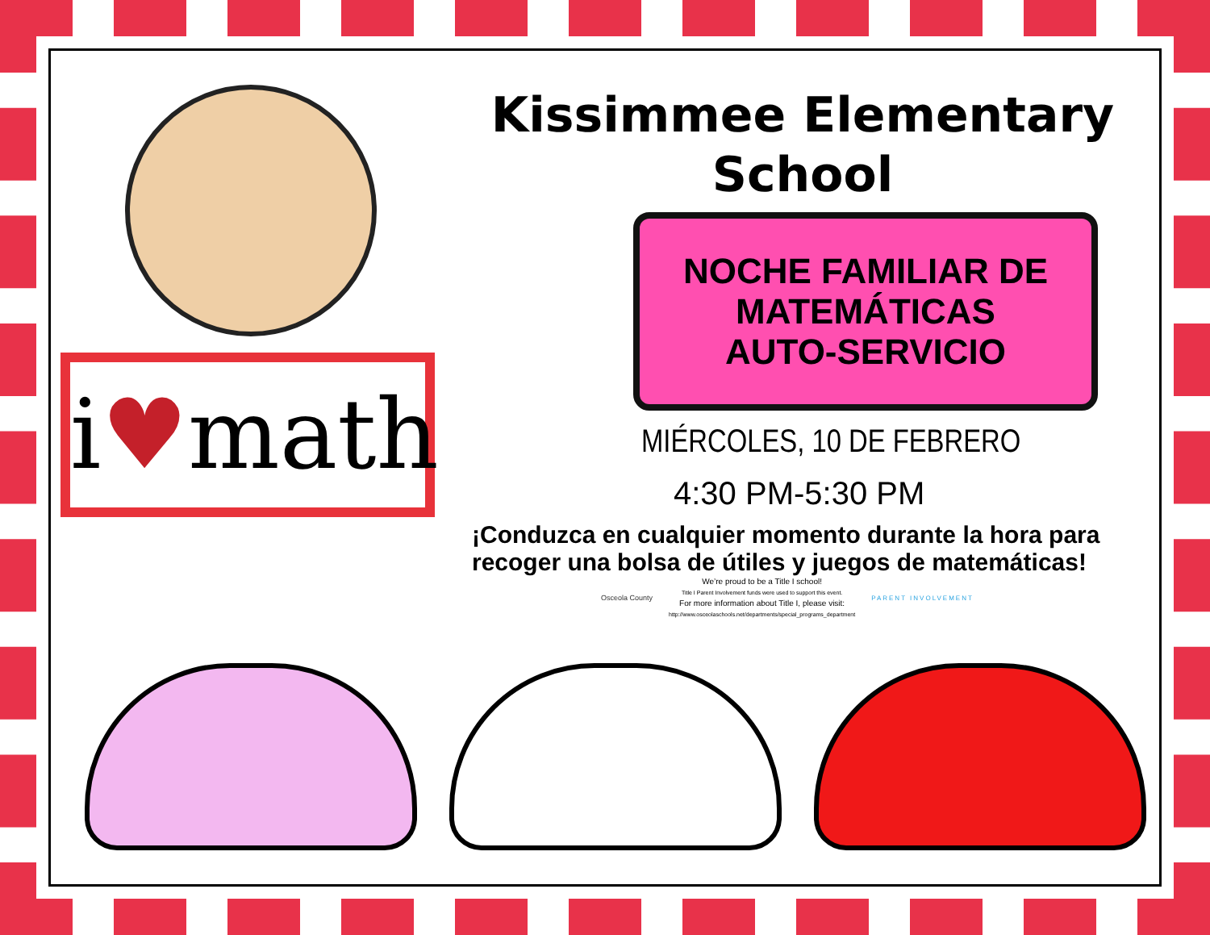i♥math
Kissimmee Elementary
School
NOCHE FAMILIAR DE
MATEMÁTICAS
AUTO-SERVICIO
MIÉRCOLES, 10 DE FEBRERO
4:30 PM-5:30 PM
¡Conduzca en cualquier momento durante la hora para recoger una bolsa de útiles y juegos de matemáticas!
Osceola County
We’re proud to be a Title I school!
Title I Parent Involvement funds were used to support this event.
For more information about Title I, please visit:
http://www.osceolaschools.net/departments/special_programs_department
PARENT INVOLVEMENT